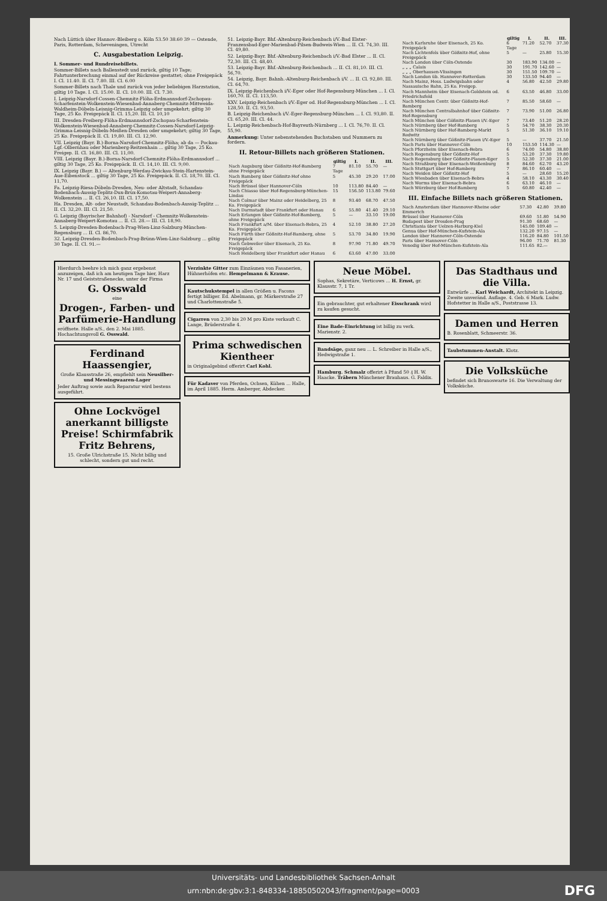Nach Lüttich über Hannov.-Bleiberg o. Köln 53.50 38.60 39 — Ostende, Paris, Rotterdam, Scheveningen, Utrecht
C. Ausgabestation Leipzig.
I. Sommer- und Rundreisebillets.
Sommer-Billets nach Ballenstedt und zurück, giltig 10 Tage; Fahrtunterbrechung einmal auf der Rückreise gestattet; ohne Freigepäck I. Cl. 11.40. II. Cl. 7.80. III. Cl. 6.00
Sommer-Billets nach Thale und zurück von jeder beliebigen Harzstation, giltig 10 Tage. I. Cl. 15.00. II. Cl. 10.00. III. Cl. 7.30.
I. Leipzig-Narsdorf-Cossen-Chemnitz-Flöha-Erdmannsdorf-Zschopau-Scharfenstein-Wolkenstein-Wiesenbad-Annaberg-Chemnitz-Mittweida-Waldheim-Döbeln-Leisnig-Grimma-Leipzig oder umgekehrt; giltig 30 Tage, 25 Ko. Freigepäck II. Cl. 15,20. III. Cl. 10,10
III. Dresden-Freiberg-Flöha-Erdmannsdorf-Zschopau-Scharfenstein-Wolkenstein-Wiesenbad-Annaberg-Chemnitz-Cossen-Narsdorf-Leipzig-Grimma-Leisnig-Döbeln-Meißen-Dresden oder umgekehrt; giltig 30 Tage, 25 Ko. Freigepäck II. Cl. 19,80. III. Cl. 12,90.
VII. Leipzig (Bayr. B.)-Borna-Narsdorf-Chemnitz-Flöha; ab da — Pockau-Lgf.-Olbernhau oder Marienberg-Reitzenhain ... giltig 30 Tage, 25 Ko. Freigep. II. Cl. 16,80. III. Cl. 11,00.
VIII. Leipzig (Bayr. B.)-Borna-Narsdorf-Chemnitz-Flöha-Erdmannsdorf ... giltig 30 Tage, 25 Ko. Freigepäck. II. Cl. 14,10. III. Cl. 9,00.
IX. Leipzig (Bayr. B.) — Altenburg-Werdau-Zwickau-Stein-Hartenstein-Aue-Eibenstock ... giltig 30 Tage, 25 Ko. Freigepäck. II. Cl. 18,70. III. Cl. 11,70.
Fa. Leipzig-Riesa-Döbeln-Dresden, Neu- oder Altstadt, Schandau-Bodenbach-Aussig-Teplitz-Dux-Brüx-Komotau-Weipert-Annaberg-Wolkenstein ... II. Cl. 26,10. III. Cl. 17,50.
Ha. Dresden, Alt- oder Neustadt, Schandau-Bodenbach-Aussig-Teplitz ... II. Cl. 32,20. III. Cl. 21,50.
G. Leipzig (Bayrischer Bahnhof) - Narsdorf - Chemnitz-Wolkenstein-Annaberg-Weipert-Komotau ... II. Cl. 28.— III. Cl. 18,90.
5. Leipzig-Dresden-Bodenbach-Prag-Wien-Linz-Salzburg-München-Regensburg ... II. Cl. 86,70.
32. Leipzig-Dresden-Bodenbach-Prag-Brünn-Wien-Linz-Salzburg ... giltig 30 Tage. II. Cl. 91.—
51. Leipzig-Bayr. Bhf.-Altenburg-Reichenbach i/V.-Bad Elster-Franzensbad-Eger-Marienbad-Pilsen-Budweis-Wien ... II. Cl. 74,30. III. Cl. 49,80.
52. Leipzig-Bayr. Bhf.-Altenburg-Reichenbach i/V.-Bad Elster ... II. Cl. 72,30. III. Cl. 48,40.
53. Leipzig-Bayr. Bhf.-Altenburg-Reichenbach ... II. Cl. 81,10. III. Cl. 56,70.
54. Leipzig, Bayr. Bahnh.-Altenburg-Reichenbach i/V. ... II. Cl. 92,80. III. Cl. 64,70.
IX. Leipzig-Reichenbach i/V.-Eger oder Hof-Regensburg-München ... I. Cl. 160,70. II. Cl. 113,50.
XXV. Leipzig-Reichenbach i/V.-Eger od. Hof-Regensburg-München ... I. Cl. 128,50. II. Cl. 93,50.
B. Leipzig-Reichenbach i/V.-Eger-Regensburg-München ... I. Cl. 93,80. II. Cl. 65,20. III. Cl. 44.
L. Leipzig-Reichenbach-Hof-Bayreuth-Nürnberg ... I. Cl. 76,70. II. Cl. 55,90.
Anmerkung: Unter nebenstehenden Buchstaben und Nummern zu fordern.
II. Retour-Billets nach größeren Stationen.
| | giltig | I. | II. | III. |
| --- | --- | --- | --- | --- |
| Nach Augsburg über Gößnitz-Hof-Bamberg ohne Freigepäck | 7 Tage | 81.10 | 55.70 | — |
| Nach Bamberg über Gößnitz-Hof ohne Freigepäck | 5 | 45.30 | 29.20 | 17.00 |
| Nach Brüssel über Hannover-Cöln | 10 | 113.80 | 84.40 | — |
| Nach Chiasso über Hof-Regensburg-München-Lindau | 15 | 156.50 | 113.80 | 79.60 |
| Nach Colmar über Mainz oder Heidelberg, 25 Ko. Freigepäck | 8 | 93.40 | 68.70 | 47.50 |
| Nach Darmstadt über Frankfurt oder Hanau | 6 | 55.80 | 41.40 | 29.10 |
| Nach Erlangen über Gößnitz-Hof-Bamberg, ohne Freigepäck | 5 | — | 33.10 | 19.00 |
| Nach Frankfurt a/M. über Eisenach-Bebra, 25 Ko. Freigepäck | 4 | 52.10 | 38.80 | 27.20 |
| Nach Fürth über Gößnitz-Hof-Bamberg, ohne Freigepäck | 5 | 53.70 | 34.80 | 19.90 |
| Nach Gebweiler über Eisenach, 25 Ko. Freigepäck | 8 | 97.90 | 71.80 | 49.70 |
| Nach Heidelberg über Frankfurt oder Hanau | 6 | 63.60 | 47.00 | 33.00 |
| | giltig | I. | II. | III. |
| --- | --- | --- | --- | --- |
| Nach Karlsruhe über Eisenach, 25 Ko. Freigepäck | 6 Tage | 71.20 | 52.70 | 37.30 |
| Nach Lichtenfels über Gößnitz-Hof, ohne Freigepäck | 5 | — | 25.80 | 15.30 |
| Nach London über Cöln-Ostende | 30 | 183.90 | 134.00 | — |
| „ „ „ Calais | 30 | 191.70 | 142.60 | — |
| „ „ „ Oberhausen-Vlissingen | 30 | 151.50 | 109.70 | — |
| Nach London üb. Hannover-Rotterdam | 30 | 133.50 | 94.40 | — |
| Nach Mainz, Hess. Ludwigsbahn oder Nassauische Bahn, 25 Ko. Freigep. | 4 | 56.80 | 42.50 | 29.80 |
| Nach Mannheim über Eisenach-Goldstein od. Friedrichsfeld | 6 | 63.50 | 46.80 | 33.00 |
| Nach München Centr. über Gößnitz-Hof-Bamberg | 7 | 85.50 | 58.60 | — |
| Nach München Centralbahnhof über Gößnitz-Hof-Regensburg | 7 | 73.90 | 51.00 | 26.80 |
| Nach München über Gößnitz-Plauen i/V.-Eger | 7 | 73.40 | 51.20 | 28.20 |
| Nach Nürnberg über Hof-Bamberg | 5 | 54.70 | 38.30 | 20.30 |
| Nach Nürnberg über Hof-Bamberg-Markt Redwitz | 5 | 51.30 | 36.10 | 19.10 |
| Nach Nürnberg über Gößnitz-Plauen i/V.-Eger | 5 | — | 37.70 | 21.50 |
| Nach Paris über Hannover-Cöln | 10 | 153.50 | 114.30 | — |
| Nach Pforzheim über Eisenach-Bebra | 6 | 74.00 | 54.80 | 38.80 |
| Nach Regensburg über Gößnitz-Hof | 5 | 53.20 | 37.30 | 19.80 |
| Nach Regensburg über Gößnitz-Plauen-Eger | 5 | 52.30 | 37.30 | 21.00 |
| Nach Straßburg über Eisenach-Weißenburg | 8 | 84.60 | 62.70 | 43.20 |
| Nach Stuttgart über Hof-Bamberg | 7 | 86.10 | 60.40 | — |
| Nach Weiden über Gößnitz-Hof | 5 | — | 28.60 | 15.20 |
| Nach Wiesbaden über Eisenach-Bebra | 4 | 58.10 | 43.30 | 30.40 |
| Nach Worms über Eisenach-Bebra | 6 | 63.10 | 46.10 | — |
| Nach Würzburg über Hof-Bamberg | 5 | 60.80 | 42.40 | — |
III. Einfache Billets nach größeren Stationen.
| Nach Amsterdam über Hannover-Rheine oder Emmerich | 57.30 | 42.80 | 39.80 |
| Brüssel über Hannover-Cöln | 69.60 | 51.80 | 54.90 |
| Budapest über Dresden-Prag | 91.30 | 68.60 | — |
| Christiania über Uelzen-Harburg-Kiel | 145.00 | 109.40 | — |
| Genua über Hof-München-Kufstein-Ala | 132.20 | 97.15 | — |
| London über Hannover-Cöln-Ostende | 116.20 | 84.80 | 101.50 |
| Paris über Hannover-Cöln | 96.00 | 71.70 | 81.30 |
| Venedig über Hof-München-Kufstein-Ala | 111.65 | 82.— | |
Hierdurch beehre ich mich ganz ergebenst anzuzeigen, daß ich am heutigen Tage hier, Harz Nr. 17 und Geiststraßenecke, unter der Firma
G. Osswald
eine
Drogen-, Farben- und Parfümerie-Handlung
eröffnete. Halle a/S., den 2. Mai 1885. Hochachtungsvoll G. Osswald.
Ferdinand Haassengier,
Große Klausstraße 26, empfiehlt sein Neusilber- und Messingwaaren-Lager
Jeder Auftrag sowie auch Reparatur wird bestens ausgeführt.
Ohne Lockvögel anerkannt billigste Preise! Schirmfabrik Fritz Behrens,
15. Große Ulrichstraße 15. Nicht billig und schlecht, sondern gut und recht.
Verzinkte Gitter zum Einzäunen von Fasanerien, Hühnerhöfen etc. Hempelmann & Krause.
Kautschukstempel in allen Größen u. Facons fertigt billiger. Ed. Abelmann, gr. Märkerstraße 27 und Charlottenstraße 5.
Cigarren von 2,30 bis 20 M pro Kiste verkauft C. Lange, Brüderstraße 4.
Prima schwedischen Kientheer
in Originalgebind offerirt Carl Kohl.
Für Kadaver von Pferden, Ochsen, Kühen ... Halle, im April 1885. Herm. Amberger, Abdecker.
Neue Möbel.
Sophas, Sekretäre, Verticows ... H. Ernst, gr. Klausstr. 7, 1 Tr.
Ein gebrauchter, gut erhaltener Eisschrank wird zu kaufen gesucht.
Eine Bade-Einrichtung ist billig zu verk. Marienstr. 2.
Bandsäge, ganz neu ... L. Schreiber in Halle a/S., Hedwigstraße 1.
Hamburg. Schmalz offerirt à Pfund 50 ₰ H. W. Haacke. Träbern Münchener Brauhaus. G. Faldix.
Das Stadthaus und die Villa.
Entwürfe ... Karl Weichardt, Architekt in Leipzig. Zweite unveränd. Auflage. 4. Geb. 6 Mark. Ludw. Hofstetter in Halle a/S., Poststrasse 13.
Damen und Herren
B. Rosenblatt, Schmeerstr. 36.
Taubstummen-Anstalt. Klotz.
Die Volksküche
befindet sich Brunoswarte 16. Die Verwaltung der Volksküche.
Universitäts- und Landesbibliothek Sachsen-Anhalt
urn:nbn:de:gbv:3:1-848334-18850502043/fragment/page=0003 DFG